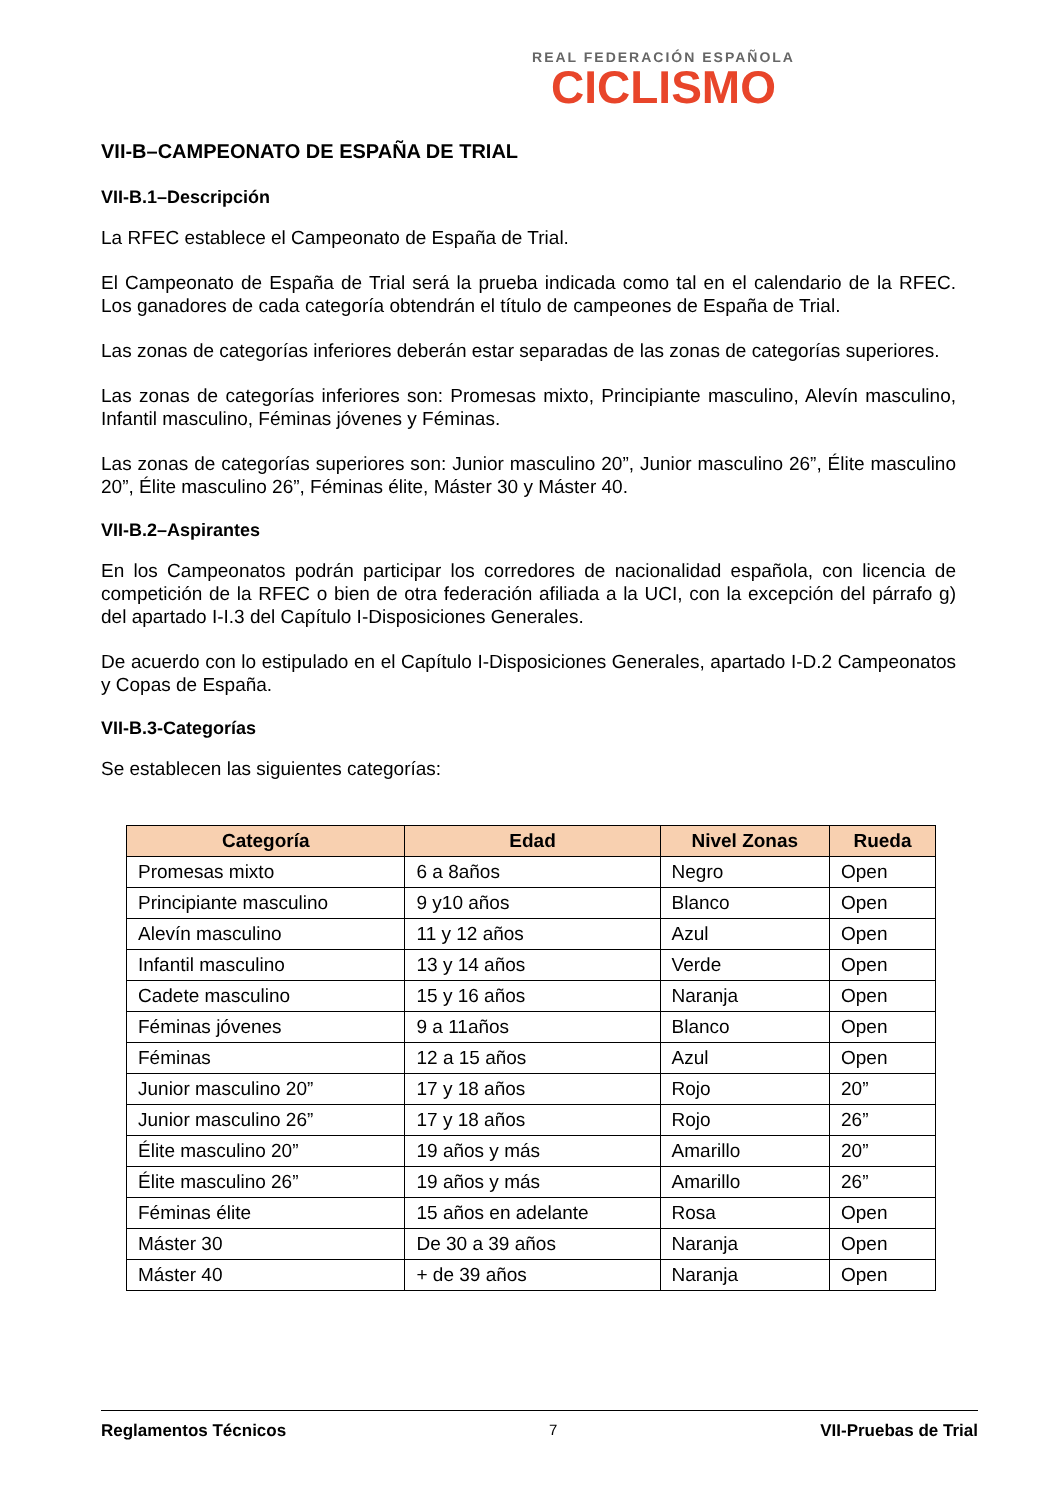REAL FEDERACIÓN ESPAÑOLA
CICLISMO
VII-B–CAMPEONATO DE ESPAÑA DE TRIAL
VII-B.1–Descripción
La RFEC establece el Campeonato de España de Trial.
El Campeonato de España de Trial será la prueba indicada como tal en el calendario de la RFEC. Los ganadores de cada categoría obtendrán el título de campeones de España de Trial.
Las zonas de categorías inferiores deberán estar separadas de las zonas de categorías superiores.
Las zonas de categorías inferiores son: Promesas mixto, Principiante masculino, Alevín masculino, Infantil masculino, Féminas jóvenes y Féminas.
Las zonas de categorías superiores son: Junior masculino 20”, Junior masculino 26”, Élite masculino 20”, Élite masculino 26”, Féminas élite, Máster 30 y Máster 40.
VII-B.2–Aspirantes
En los Campeonatos podrán participar los corredores de nacionalidad española, con licencia de competición de la RFEC o bien de otra federación afiliada a la UCI, con la excepción del párrafo g) del apartado I-I.3 del Capítulo I-Disposiciones Generales.
De acuerdo con lo estipulado en el Capítulo I-Disposiciones Generales, apartado I-D.2 Campeonatos y Copas de España.
VII-B.3-Categorías
Se establecen las siguientes categorías:
| Categoría | Edad | Nivel Zonas | Rueda |
| --- | --- | --- | --- |
| Promesas mixto | 6 a 8años | Negro | Open |
| Principiante masculino | 9 y10 años | Blanco | Open |
| Alevín masculino | 11 y 12 años | Azul | Open |
| Infantil masculino | 13 y 14 años | Verde | Open |
| Cadete masculino | 15 y 16 años | Naranja | Open |
| Féminas jóvenes | 9 a 11años | Blanco | Open |
| Féminas | 12 a 15 años | Azul | Open |
| Junior masculino 20” | 17 y 18 años | Rojo | 20” |
| Junior masculino 26” | 17 y 18 años | Rojo | 26” |
| Élite masculino 20” | 19 años y más | Amarillo | 20” |
| Élite masculino 26” | 19 años y más | Amarillo | 26” |
| Féminas élite | 15 años en adelante | Rosa | Open |
| Máster 30 | De 30 a 39 años | Naranja | Open |
| Máster 40 | + de 39 años | Naranja | Open |
Reglamentos Técnicos 7 VII-Pruebas de Trial